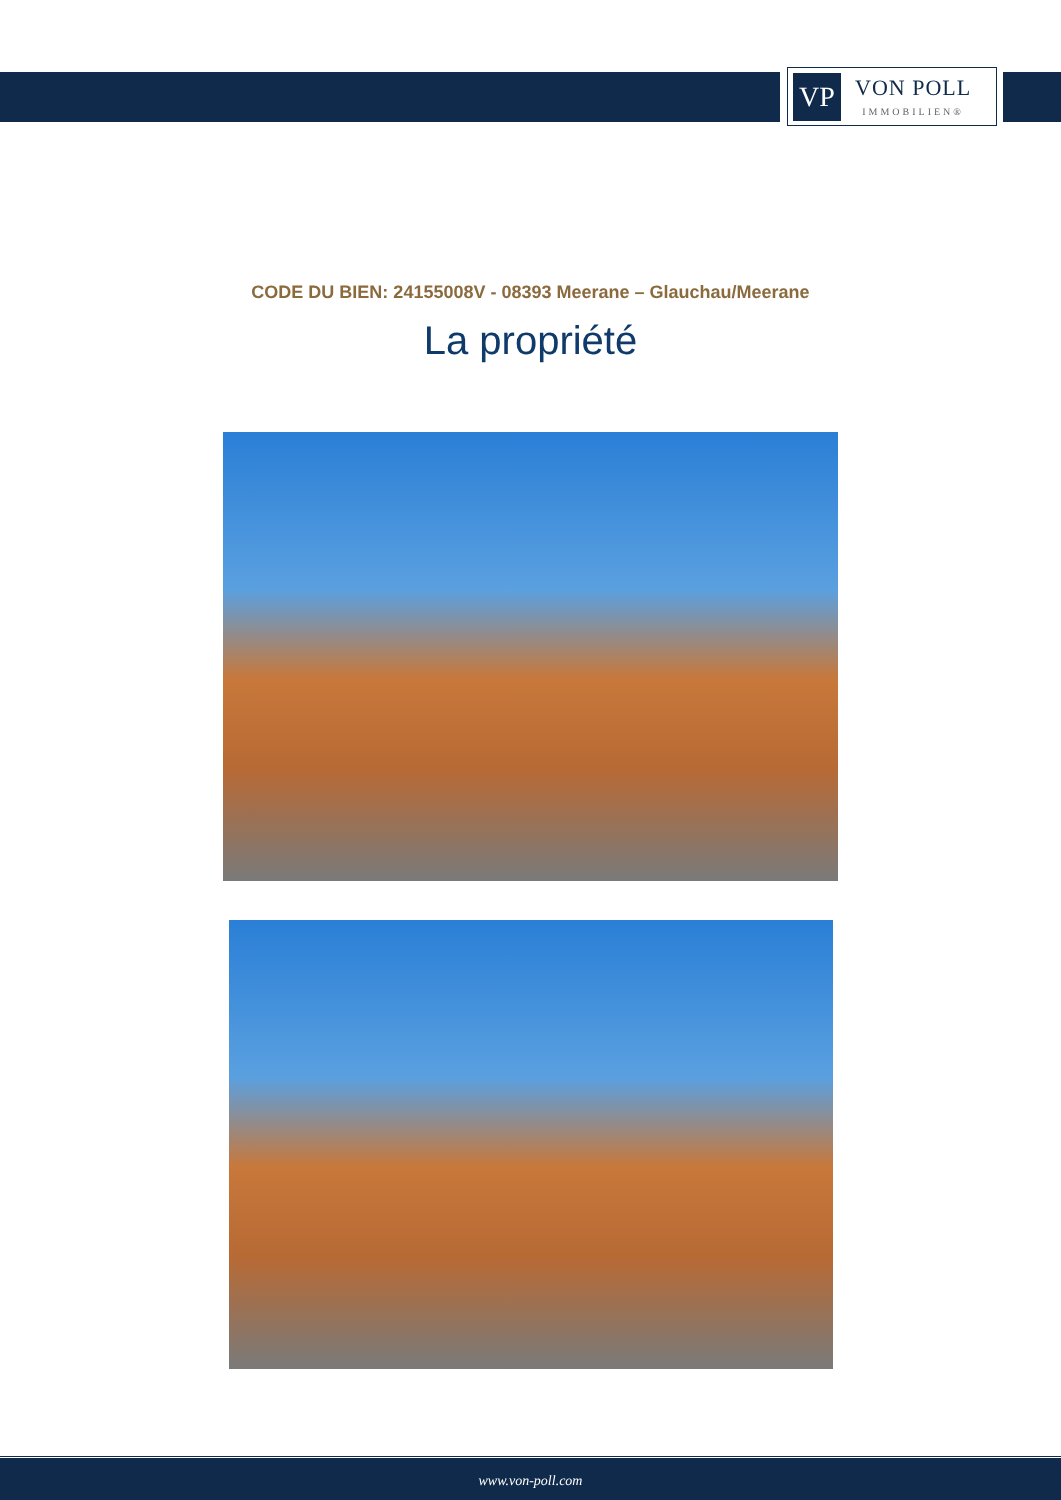VP
VON POLL
IMMOBILIEN®
CODE DU BIEN: 24155008V - 08393 Meerane – Glauchau/Meerane
La propriété
www.von-poll.com